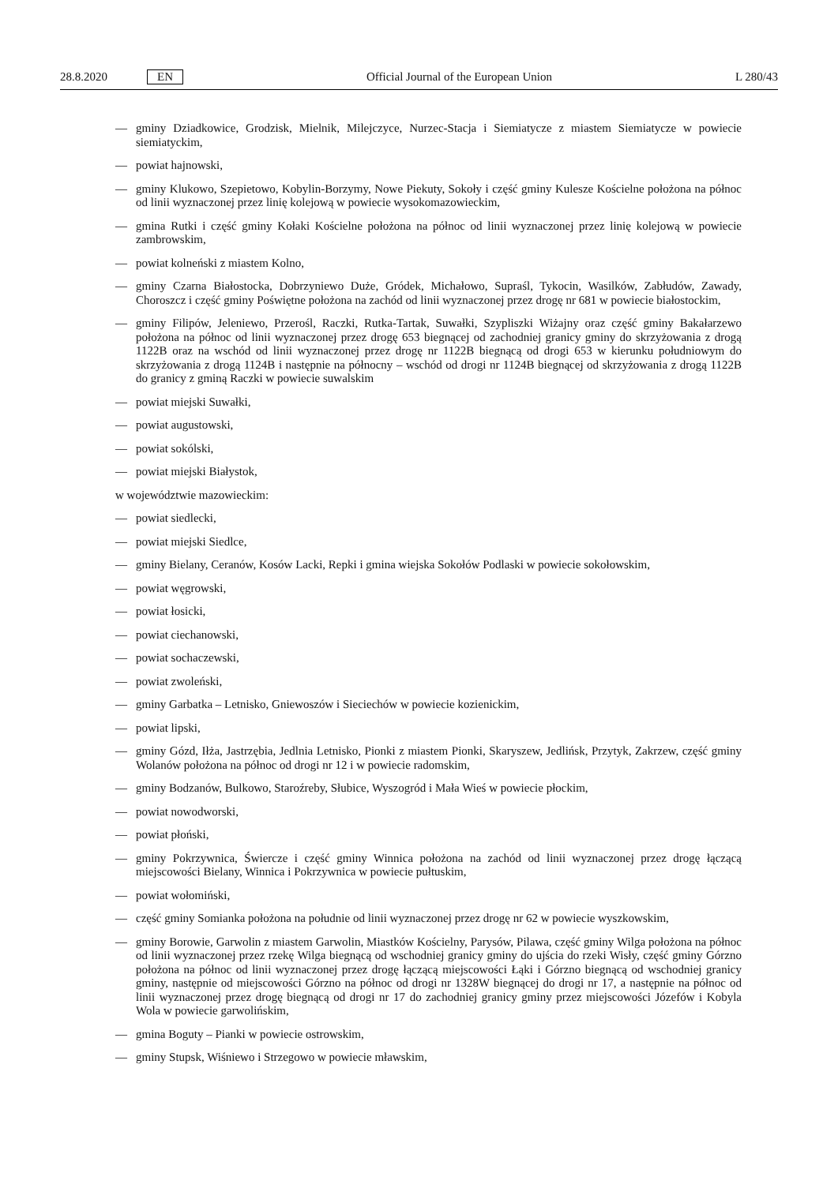28.8.2020 EN
Official Journal of the European Union L 280/43
— gminy Dziadkowice, Grodzisk, Mielnik, Milejczyce, Nurzec-Stacja i Siemiatycze z miastem Siemiatycze w powiecie siemiatyckim,
— powiat hajnowski,
— gminy Klukowo, Szepietowo, Kobylin-Borzymy, Nowe Piekuty, Sokoły i część gminy Kulesze Kościelne położona na północ od linii wyznaczonej przez linię kolejową w powiecie wysokomazowieckim,
— gmina Rutki i część gminy Kołaki Kościelne położona na północ od linii wyznaczonej przez linię kolejową w powiecie zambrowskim,
— powiat kolneński z miastem Kolno,
— gminy Czarna Białostocka, Dobrzyniewo Duże, Gródek, Michałowo, Supraśl, Tykocin, Wasilków, Zabłudów, Zawady, Choroszcz i część gminy Poświętne położona na zachód od linii wyznaczonej przez drogę nr 681 w powiecie białostockim,
— gminy Filipów, Jeleniewo, Przerośl, Raczki, Rutka-Tartak, Suwałki, Szypliszki Wiżajny oraz część gminy Bakałarzewo położona na północ od linii wyznaczonej przez drogę 653 biegnącej od zachodniej granicy gminy do skrzyżowania z drogą 1122B oraz na wschód od linii wyznaczonej przez drogę nr 1122B biegnącą od drogi 653 w kierunku południowym do skrzyżowania z drogą 1124B i następnie na północny – wschód od drogi nr 1124B biegnącej od skrzyżowania z drogą 1122B do granicy z gminą Raczki w powiecie suwalskim
— powiat miejski Suwałki,
— powiat augustowski,
— powiat sokólski,
— powiat miejski Białystok,
w województwie mazowieckim:
— powiat siedlecki,
— powiat miejski Siedlce,
— gminy Bielany, Ceranów, Kosów Lacki, Repki i gmina wiejska Sokołów Podlaski w powiecie sokołowskim,
— powiat węgrowski,
— powiat łosicki,
— powiat ciechanowski,
— powiat sochaczewski,
— powiat zwoleński,
— gminy Garbatka – Letnisko, Gniewoszów i Sieciechów w powiecie kozienickim,
— powiat lipski,
— gminy Gózd, Iłża, Jastrzębia, Jedlnia Letnisko, Pionki z miastem Pionki, Skaryszew, Jedlińsk, Przytyk, Zakrzew, część gminy Wolanów położona na północ od drogi nr 12 i w powiecie radomskim,
— gminy Bodzanów, Bulkowo, Staroźreby, Słubice, Wyszogród i Mała Wieś w powiecie płockim,
— powiat nowodworski,
— powiat płoński,
— gminy Pokrzywnica, Świercze i część gminy Winnica położona na zachód od linii wyznaczonej przez drogę łączącą miejscowości Bielany, Winnica i Pokrzywnica w powiecie pułtuskim,
— powiat wołomiński,
— część gminy Somianka położona na południe od linii wyznaczonej przez drogę nr 62 w powiecie wyszkowskim,
— gminy Borowie, Garwolin z miastem Garwolin, Miastków Kościelny, Parysów, Pilawa, część gminy Wilga położona na północ od linii wyznaczonej przez rzekę Wilga biegnącą od wschodniej granicy gminy do ujścia do rzeki Wisły, część gminy Górzno położona na północ od linii wyznaczonej przez drogę łączącą miejscowości Łąki i Górzno biegnącą od wschodniej granicy gminy, następnie od miejscowości Górzno na północ od drogi nr 1328W biegnącej do drogi nr 17, a następnie na północ od linii wyznaczonej przez drogę biegnącą od drogi nr 17 do zachodniej granicy gminy przez miejscowości Józefów i Kobyla Wola w powiecie garwolińskim,
— gmina Boguty – Pianki w powiecie ostrowskim,
— gminy Stupsk, Wiśniewo i Strzegowo w powiecie mławskim,